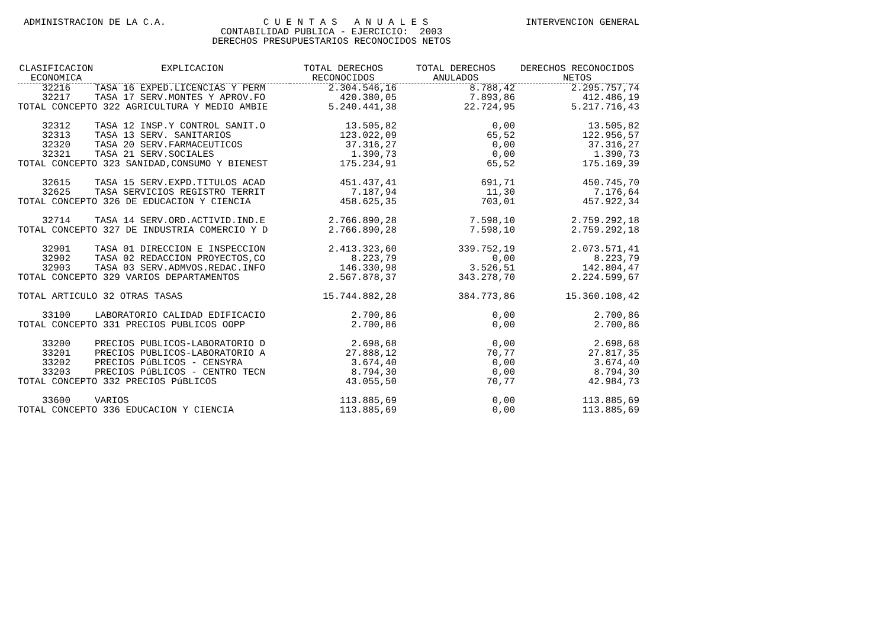ADMINISTRACION DE LA C.A. C U E N T A S A N U A L E S INTERVENCION GENERAL
CONTABILIDAD PUBLICA - EJERCICIO: 2003
DERECHOS PRESUPUESTARIOS RECONOCIDOS NETOS
| CLASIFICACION ECONOMICA | EXPLICACION | TOTAL DERECHOS RECONOCIDOS | TOTAL DERECHOS ANULADOS | DERECHOS RECONOCIDOS NETOS |
| --- | --- | --- | --- | --- |
| 32216 | TASA 16 EXPED.LICENCIAS Y PERM | 2.304.546,16 | 8.788,42 | 2.295.757,74 |
| 32217 | TASA 17 SERV.MONTES Y APROV.FO | 420.380,05 | 7.893,86 | 412.486,19 |
| TOTAL CONCEPTO 322 AGRICULTURA Y MEDIO AMBIE | | 5.240.441,38 | 22.724,95 | 5.217.716,43 |
| 32312 | TASA 12 INSP.Y CONTROL SANIT.O | 13.505,82 | 0,00 | 13.505,82 |
| 32313 | TASA 13 SERV. SANITARIOS | 123.022,09 | 65,52 | 122.956,57 |
| 32320 | TASA 20 SERV.FARMACEUTICOS | 37.316,27 | 0,00 | 37.316,27 |
| 32321 | TASA 21 SERV.SOCIALES | 1.390,73 | 0,00 | 1.390,73 |
| TOTAL CONCEPTO 323 SANIDAD,CONSUMO Y BIENEST | | 175.234,91 | 65,52 | 175.169,39 |
| 32615 | TASA 15 SERV.EXPD.TITULOS ACAD | 451.437,41 | 691,71 | 450.745,70 |
| 32625 | TASA SERVICIOS REGISTRO TERRIT | 7.187,94 | 11,30 | 7.176,64 |
| TOTAL CONCEPTO 326 DE EDUCACION Y CIENCIA | | 458.625,35 | 703,01 | 457.922,34 |
| 32714 | TASA 14 SERV.ORD.ACTIVID.IND.E | 2.766.890,28 | 7.598,10 | 2.759.292,18 |
| TOTAL CONCEPTO 327 DE INDUSTRIA COMERCIO Y D | | 2.766.890,28 | 7.598,10 | 2.759.292,18 |
| 32901 | TASA 01 DIRECCION E INSPECCION | 2.413.323,60 | 339.752,19 | 2.073.571,41 |
| 32902 | TASA 02 REDACCION PROYECTOS,CO | 8.223,79 | 0,00 | 8.223,79 |
| 32903 | TASA 03 SERV.ADMVOS.REDAC.INFO | 146.330,98 | 3.526,51 | 142.804,47 |
| TOTAL CONCEPTO 329 VARIOS DEPARTAMENTOS | | 2.567.878,37 | 343.278,70 | 2.224.599,67 |
| TOTAL ARTICULO 32 OTRAS TASAS | | 15.744.882,28 | 384.773,86 | 15.360.108,42 |
| 33100 | LABORATORIO CALIDAD EDIFICACIO | 2.700,86 | 0,00 | 2.700,86 |
| TOTAL CONCEPTO 331 PRECIOS PUBLICOS OOPP | | 2.700,86 | 0,00 | 2.700,86 |
| 33200 | PRECIOS PUBLICOS-LABORATORIO D | 2.698,68 | 0,00 | 2.698,68 |
| 33201 | PRECIOS PUBLICOS-LABORATORIO A | 27.888,12 | 70,77 | 27.817,35 |
| 33202 | PRECIOS PúBLICOS - CENSYRA | 3.674,40 | 0,00 | 3.674,40 |
| 33203 | PRECIOS PúBLICOS - CENTRO TECN | 8.794,30 | 0,00 | 8.794,30 |
| TOTAL CONCEPTO 332 PRECIOS PúBLICOS | | 43.055,50 | 70,77 | 42.984,73 |
| 33600 | VARIOS | 113.885,69 | 0,00 | 113.885,69 |
| TOTAL CONCEPTO 336 EDUCACION Y CIENCIA | | 113.885,69 | 0,00 | 113.885,69 |